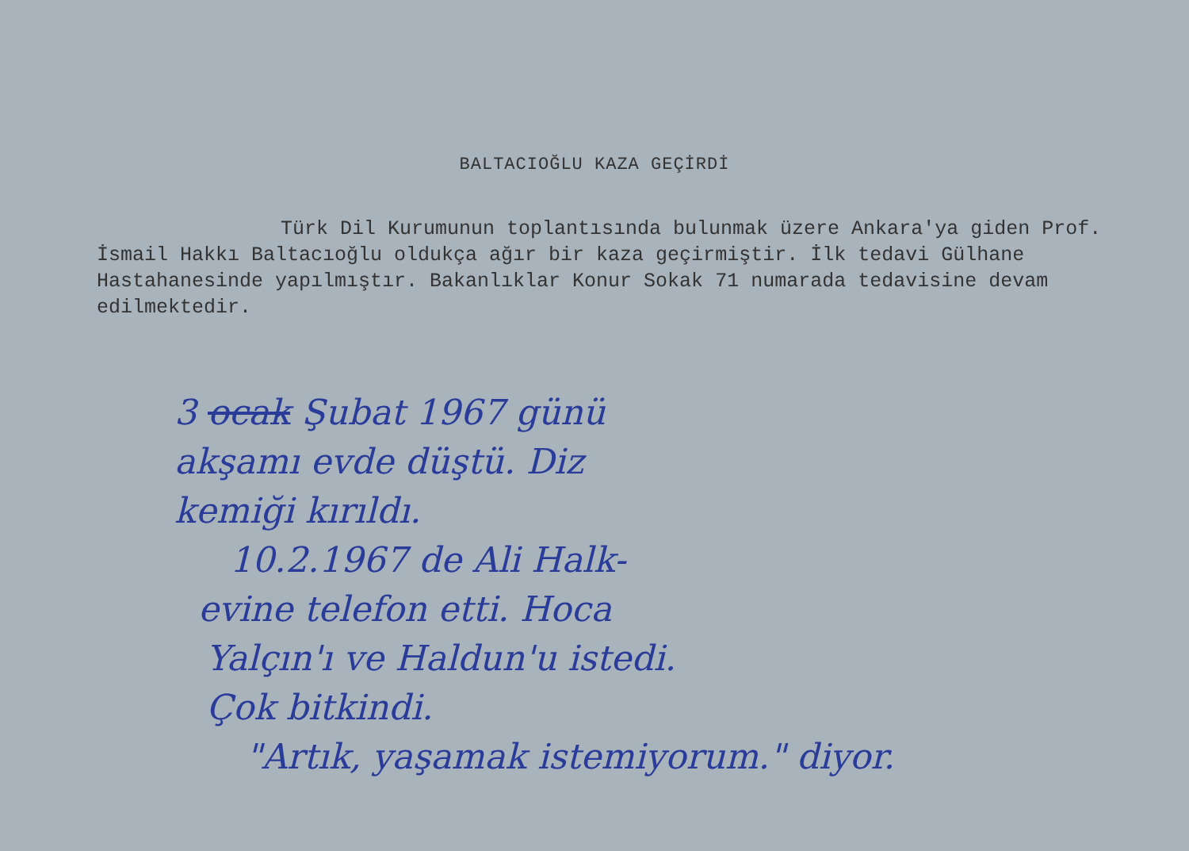BALTACIOĞLU KAZA GEÇİRDİ
Türk Dil Kurumunun toplantısında bulunmak üzere Ankara'ya giden Prof. İsmail Hakkı Baltacıoğlu oldukça ağır bir kaza geçirmiştir. İlk tedavi Gülhane Hastahanesinde yapılmıştır. Bakanlıklar Konur Sokak 71 numarada tedavisine devam edilmektedir.
3 ocak Şubat 1967 günü
akşamı evde düştü. Diz
kemiği kırıldı.
10.2.1967 de Ali Halk-
evine telefon etti. Hoca
Yalçın'ı ve Haldun'u istedi.
Çok bitkindi.
"Artık, yaşamak istemiyorum." diyor.